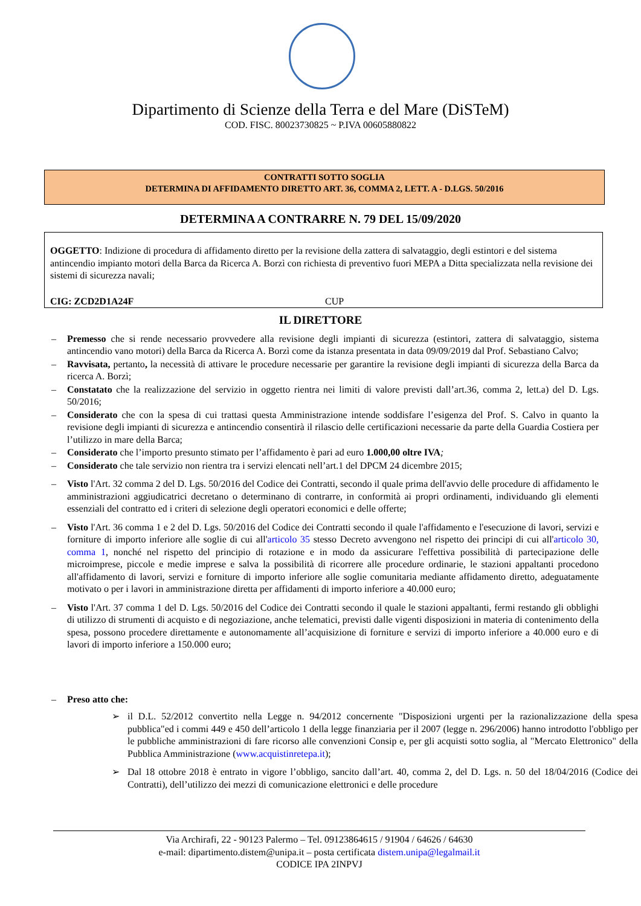Dipartimento di Scienze della Terra e del Mare (DiSTeM)
COD. FISC. 80023730825 ~ P.IVA 00605880822
CONTRATTI SOTTO SOGLIA
DETERMINA DI AFFIDAMENTO DIRETTO ART. 36, COMMA 2, LETT. A - D.LGS. 50/2016
DETERMINA A CONTRARRE N. 79 DEL 15/09/2020
OGGETTO: Indizione di procedura di affidamento diretto per la revisione della zattera di salvataggio, degli estintori e del sistema antincendio impianto motori della Barca da Ricerca A. Borzì con richiesta di preventivo fuori MEPA a Ditta specializzata nella revisione dei sistemi di sicurezza navali;
CIG: ZCD2D1A24F CUP
IL DIRETTORE
– Premesso che si rende necessario provvedere alla revisione degli impianti di sicurezza (estintori, zattera di salvataggio, sistema antincendio vano motori) della Barca da Ricerca A. Borzì come da istanza presentata in data 09/09/2019 dal Prof. Sebastiano Calvo;
– Ravvisata, pertanto, la necessità di attivare le procedure necessarie per garantire la revisione degli impianti di sicurezza della Barca da ricerca A. Borzì;
– Constatato che la realizzazione del servizio in oggetto rientra nei limiti di valore previsti dall’art.36, comma 2, lett.a) del D. Lgs. 50/2016;
– Considerato che con la spesa di cui trattasi questa Amministrazione intende soddisfare l’esigenza del Prof. S. Calvo in quanto la revisione degli impianti di sicurezza e antincendio consentirà il rilascio delle certificazioni necessarie da parte della Guardia Costiera per l’utilizzo in mare della Barca;
– Considerato che l’importo presunto stimato per l’affidamento è pari ad euro 1.000,00 oltre IVA;
– Considerato che tale servizio non rientra tra i servizi elencati nell’art.1 del DPCM 24 dicembre 2015;
– Visto l'Art. 32 comma 2 del D. Lgs. 50/2016 del Codice dei Contratti, secondo il quale prima dell'avvio delle procedure di affidamento le amministrazioni aggiudicatrici decretano o determinano di contrarre, in conformità ai propri ordinamenti, individuando gli elementi essenziali del contratto ed i criteri di selezione degli operatori economici e delle offerte;
– Visto l'Art. 36 comma 1 e 2 del D. Lgs. 50/2016 del Codice dei Contratti secondo il quale l'affidamento e l'esecuzione di lavori, servizi e forniture di importo inferiore alle soglie di cui all'articolo 35 stesso Decreto avvengono nel rispetto dei principi di cui all'articolo 30, comma 1, nonché nel rispetto del principio di rotazione e in modo da assicurare l'effettiva possibilità di partecipazione delle microimprese, piccole e medie imprese e salva la possibilità di ricorrere alle procedure ordinarie, le stazioni appaltanti procedono all'affidamento di lavori, servizi e forniture di importo inferiore alle soglie comunitaria mediante affidamento diretto, adeguatamente motivato o per i lavori in amministrazione diretta per affidamenti di importo inferiore a 40.000 euro;
– Visto l'Art. 37 comma 1 del D. Lgs. 50/2016 del Codice dei Contratti secondo il quale le stazioni appaltanti, fermi restando gli obblighi di utilizzo di strumenti di acquisto e di negoziazione, anche telematici, previsti dalle vigenti disposizioni in materia di contenimento della spesa, possono procedere direttamente e autonomamente all’acquisizione di forniture e servizi di importo inferiore a 40.000 euro e di lavori di importo inferiore a 150.000 euro;
– Preso atto che:
➢ il D.L. 52/2012 convertito nella Legge n. 94/2012 concernente "Disposizioni urgenti per la razionalizzazione della spesa pubblica"ed i commi 449 e 450 dell’articolo 1 della legge finanziaria per il 2007 (legge n. 296/2006) hanno introdotto l'obbligo per le pubbliche amministrazioni di fare ricorso alle convenzioni Consip e, per gli acquisti sotto soglia, al "Mercato Elettronico" della Pubblica Amministrazione (www.acquistinretepa.it);
➢ Dal 18 ottobre 2018 è entrato in vigore l’obbligo, sancito dall’art. 40, comma 2, del D. Lgs. n. 50 del 18/04/2016 (Codice dei Contratti), dell’utilizzo dei mezzi di comunicazione elettronici e delle procedure
Via Archirafi, 22 - 90123 Palermo – Tel. 09123864615 / 91904 / 64626 / 64630
e-mail: dipartimento.distem@unipa.it – posta certificata distem.unipa@legalmail.it
CODICE IPA 2INPVJ